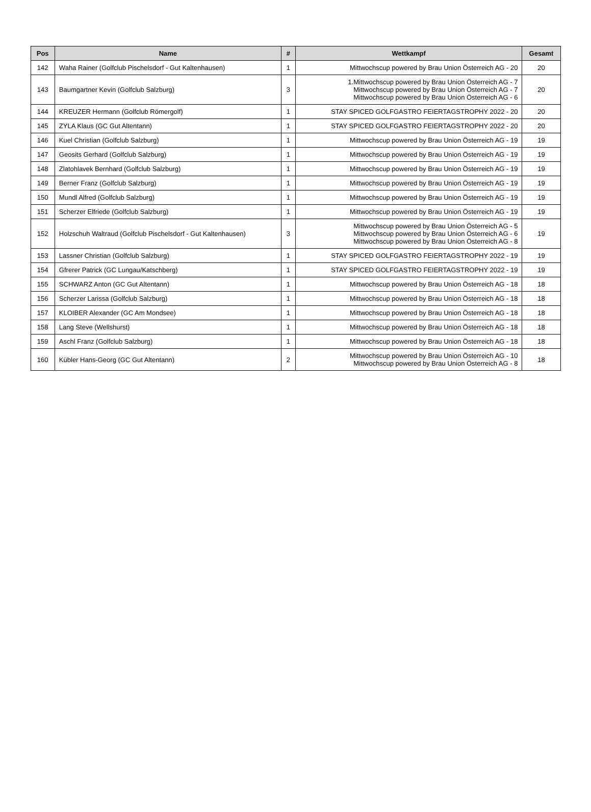| Pos | Name | # | Wettkampf | Gesamt |
| --- | --- | --- | --- | --- |
| 142 | Waha Rainer (Golfclub Pischelsdorf - Gut Kaltenhausen) | 1 | Mittwochscup powered by Brau Union Österreich AG - 20 | 20 |
| 143 | Baumgartner Kevin (Golfclub Salzburg) | 3 | 1.Mittwochscup powered by Brau Union Österreich AG - 7 Mittwochscup powered by Brau Union Österreich AG - 7 Mittwochscup powered by Brau Union Österreich AG - 6 | 20 |
| 144 | KREUZER Hermann (Golfclub Römergolf) | 1 | STAY SPICED GOLFGASTRO FEIERTAGSTROPHY 2022 - 20 | 20 |
| 145 | ZYLA Klaus (GC Gut Altentann) | 1 | STAY SPICED GOLFGASTRO FEIERTAGSTROPHY 2022 - 20 | 20 |
| 146 | Kuel Christian (Golfclub Salzburg) | 1 | Mittwochscup powered by Brau Union Österreich AG - 19 | 19 |
| 147 | Geosits Gerhard (Golfclub Salzburg) | 1 | Mittwochscup powered by Brau Union Österreich AG - 19 | 19 |
| 148 | Zlatohlavek Bernhard (Golfclub Salzburg) | 1 | Mittwochscup powered by Brau Union Österreich AG - 19 | 19 |
| 149 | Berner Franz (Golfclub Salzburg) | 1 | Mittwochscup powered by Brau Union Österreich AG - 19 | 19 |
| 150 | Mundl Alfred (Golfclub Salzburg) | 1 | Mittwochscup powered by Brau Union Österreich AG - 19 | 19 |
| 151 | Scherzer Elfriede (Golfclub Salzburg) | 1 | Mittwochscup powered by Brau Union Österreich AG - 19 | 19 |
| 152 | Holzschuh Waltraud (Golfclub Pischelsdorf - Gut Kaltenhausen) | 3 | Mittwochscup powered by Brau Union Österreich AG - 5 Mittwochscup powered by Brau Union Österreich AG - 6 Mittwochscup powered by Brau Union Österreich AG - 8 | 19 |
| 153 | Lassner Christian (Golfclub Salzburg) | 1 | STAY SPICED GOLFGASTRO FEIERTAGSTROPHY 2022 - 19 | 19 |
| 154 | Gfrerer Patrick (GC Lungau/Katschberg) | 1 | STAY SPICED GOLFGASTRO FEIERTAGSTROPHY 2022 - 19 | 19 |
| 155 | SCHWARZ Anton (GC Gut Altentann) | 1 | Mittwochscup powered by Brau Union Österreich AG - 18 | 18 |
| 156 | Scherzer Larissa (Golfclub Salzburg) | 1 | Mittwochscup powered by Brau Union Österreich AG - 18 | 18 |
| 157 | KLOIBER Alexander (GC Am Mondsee) | 1 | Mittwochscup powered by Brau Union Österreich AG - 18 | 18 |
| 158 | Lang Steve (Wellshurst) | 1 | Mittwochscup powered by Brau Union Österreich AG - 18 | 18 |
| 159 | Aschl Franz (Golfclub Salzburg) | 1 | Mittwochscup powered by Brau Union Österreich AG - 18 | 18 |
| 160 | Kübler Hans-Georg (GC Gut Altentann) | 2 | Mittwochscup powered by Brau Union Österreich AG - 10 Mittwochscup powered by Brau Union Österreich AG - 8 | 18 |